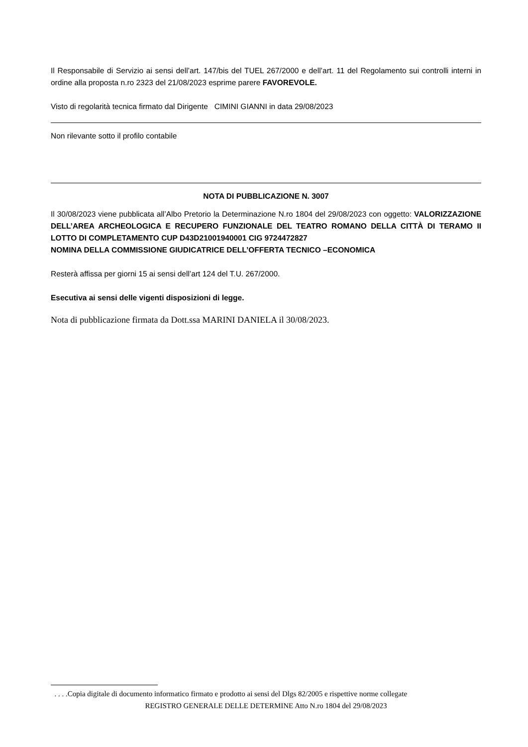Il Responsabile di Servizio ai sensi dell’art. 147/bis del TUEL 267/2000 e dell’art. 11 del Regolamento sui controlli interni in ordine alla proposta n.ro 2323 del 21/08/2023 esprime parere FAVOREVOLE.
Visto di regolarità tecnica firmato dal Dirigente CIMINI GIANNI in data 29/08/2023
Non rilevante sotto il profilo contabile
NOTA DI PUBBLICAZIONE N. 3007
Il 30/08/2023 viene pubblicata all’Albo Pretorio la Determinazione N.ro 1804 del 29/08/2023 con oggetto: VALORIZZAZIONE DELL’AREA ARCHEOLOGICA E RECUPERO FUNZIONALE DEL TEATRO ROMANO DELLA CITTÀ DI TERAMO II LOTTO DI COMPLETAMENTO CUP D43D21001940001 CIG 9724472827
NOMINA DELLA COMMISSIONE GIUDICATRICE DELL’OFFERTA TECNICO –ECONOMICA
Resterà affissa per giorni 15 ai sensi dell’art 124 del T.U. 267/2000.
Esecutiva ai sensi delle vigenti disposizioni di legge.
Nota di pubblicazione firmata da Dott.ssa MARINI DANIELA il 30/08/2023.
. . . .Copia digitale di documento informatico firmato e prodotto ai sensi del Dlgs 82/2005 e rispettive norme collegate
REGISTRO GENERALE DELLE DETERMINE Atto N.ro 1804 del 29/08/2023